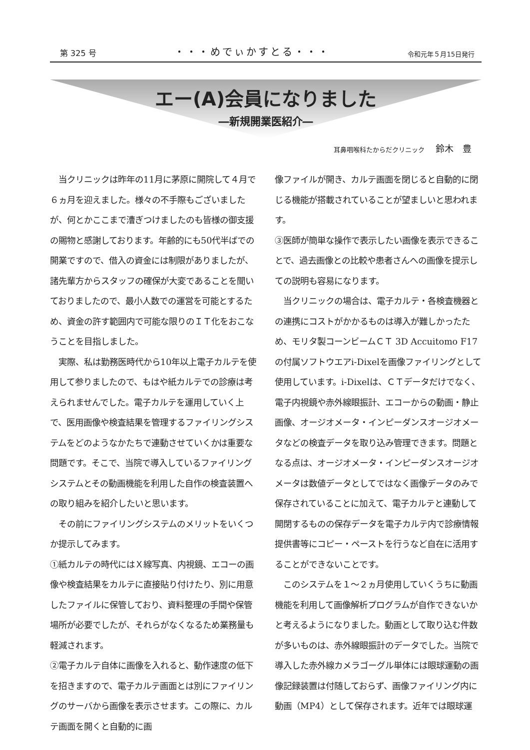第 325 号 ・・・めでぃかすとる・・・ 令和元年５月15日発行
エー(A)会員になりました
―新規開業医紹介―
耳鼻咽喉科たからだクリニック 鈴木　豊
　当クリニックは昨年の11月に茅原に開院して４月で６ヵ月を迎えました。様々の不手際もございましたが、何とかここまで漕ぎつけましたのも皆様の御支援の賜物と感謝しております。年齢的にも50代半ばでの開業ですので、借入の資金には制限がありましたが、諸先輩方からスタッフの確保が大変であることを聞いておりましたので、最小人数での運営を可能とするため、資金の許す範囲内で可能な限りのＩＴ化をおこなうことを目指しました。
　実際、私は勤務医時代から10年以上電子カルテを使用して参りましたので、もはや紙カルテでの診療は考えられませんでした。電子カルテを運用していく上で、医用画像や検査結果を管理するファイリングシステムをどのようなかたちで連動させていくかは重要な問題です。そこで、当院で導入しているファイリングシステムとその動画機能を利用した自作の検査装置への取り組みを紹介したいと思います。
　その前にファイリングシステムのメリットをいくつか提示してみます。
①紙カルテの時代にはＸ線写真、内視鏡、エコーの画像や検査結果をカルテに直接貼り付けたり、別に用意したファイルに保管しており、資料整理の手間や保管場所が必要でしたが、それらがなくなるため業務量も軽減されます。
②電子カルテ自体に画像を入れると、動作速度の低下を招きますので、電子カルテ画面とは別にファイリングのサーバから画像を表示させます。この際に、カルテ画面を開くと自動的に画
像ファイルが開き、カルテ画面を閉じると自動的に閉じる機能が搭載されていることが望ましいと思われます。
③医師が簡単な操作で表示したい画像を表示できることで、過去画像との比較や患者さんへの画像を提示しての説明も容易になります。
　当クリニックの場合は、電子カルテ・各検査機器との連携にコストがかかるものは導入が難しかったため、モリタ製コーンビームＣＴ 3D Accuitomo F17の付属ソフトウエアi-Dixelを画像ファイリングとして使用しています。i-Dixelは、ＣＴデータだけでなく、電子内視鏡や赤外線眼振計、エコーからの動画・静止画像、オージオメータ・インピーダンスオージオメータなどの検査データを取り込み管理できます。問題となる点は、オージオメータ・インピーダンスオージオメータは数値データとしてではなく画像データのみで保存されていることに加えて、電子カルテと連動して開閉するものの保存データを電子カルテ内で診療情報提供書等にコピー・ペーストを行うなど自在に活用することができないことです。
　このシステムを１～２ヵ月使用していくうちに動画機能を利用して画像解析プログラムが自作できないかと考えるようになりました。動画として取り込む件数が多いものは、赤外線眼振計のデータでした。当院で導入した赤外線カメラゴーグル単体には眼球運動の画像記録装置は付随しておらず、画像ファイリング内に動画（MP4）として保存されます。近年では眼球運